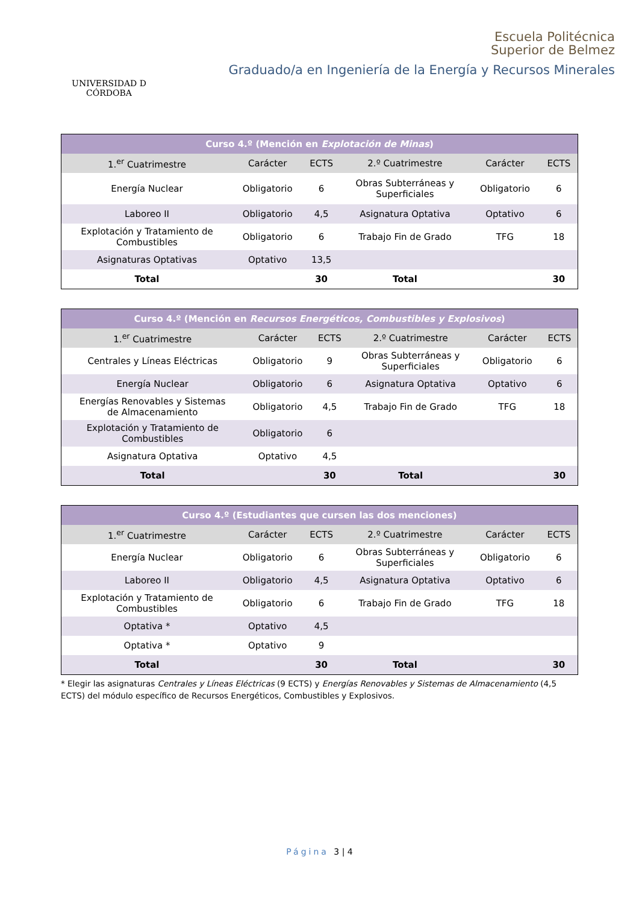UNIVERSIDAD D CÓRDOBA
Escuela Politécnica
Superior de Belmez
Graduado/a en Ingeniería de la Energía y Recursos Minerales
| Curso 4.º (Mención en Explotación de Minas ) | | | | | |
| --- | --- | --- | --- | --- | --- |
| 1.<sup>er</sup> Cuatrimestre | Carácter | ECTS | 2.º Cuatrimestre | Carácter | ECTS |
| Energía Nuclear | Obligatorio | 6 | Obras Subterráneas y Superficiales | Obligatorio | 6 |
| Laboreo II | Obligatorio | 4,5 | Asignatura Optativa | Optativo | 6 |
| Explotación y Tratamiento de Combustibles | Obligatorio | 6 | Trabajo Fin de Grado | TFG | 18 |
| Asignaturas Optativas | Optativo | 13,5 | | | |
| Total | | 30 | Total | | 30 |
| Curso 4.º (Mención en Recursos Energéticos, Combustibles y Explosivos ) | | | | | |
| --- | --- | --- | --- | --- | --- |
| 1.<sup>er</sup> Cuatrimestre | Carácter | ECTS | 2.º Cuatrimestre | Carácter | ECTS |
| Centrales y Líneas Eléctricas | Obligatorio | 9 | Obras Subterráneas y Superficiales | Obligatorio | 6 |
| Energía Nuclear | Obligatorio | 6 | Asignatura Optativa | Optativo | 6 |
| Energías Renovables y Sistemas de Almacenamiento | Obligatorio | 4,5 | Trabajo Fin de Grado | TFG | 18 |
| Explotación y Tratamiento de Combustibles | Obligatorio | 6 | | | |
| Asignatura Optativa | Optativo | 4,5 | | | |
| Total | | 30 | Total | | 30 |
| Curso 4.º (Estudiantes que cursen las dos menciones) | | | | | |
| --- | --- | --- | --- | --- | --- |
| 1.<sup>er</sup> Cuatrimestre | Carácter | ECTS | 2.º Cuatrimestre | Carácter | ECTS |
| Energía Nuclear | Obligatorio | 6 | Obras Subterráneas y Superficiales | Obligatorio | 6 |
| Laboreo II | Obligatorio | 4,5 | Asignatura Optativa | Optativo | 6 |
| Explotación y Tratamiento de Combustibles | Obligatorio | 6 | Trabajo Fin de Grado | TFG | 18 |
| Optativa * | Optativo | 4,5 | | | |
| Optativa * | Optativo | 9 | | | |
| Total | | 30 | Total | | 30 |
* Elegir las asignaturas Centrales y Líneas Eléctricas (9 ECTS) y Energías Renovables y Sistemas de Almacenamiento (4,5 ECTS) del módulo específico de Recursos Energéticos, Combustibles y Explosivos.
Página 3 | 4